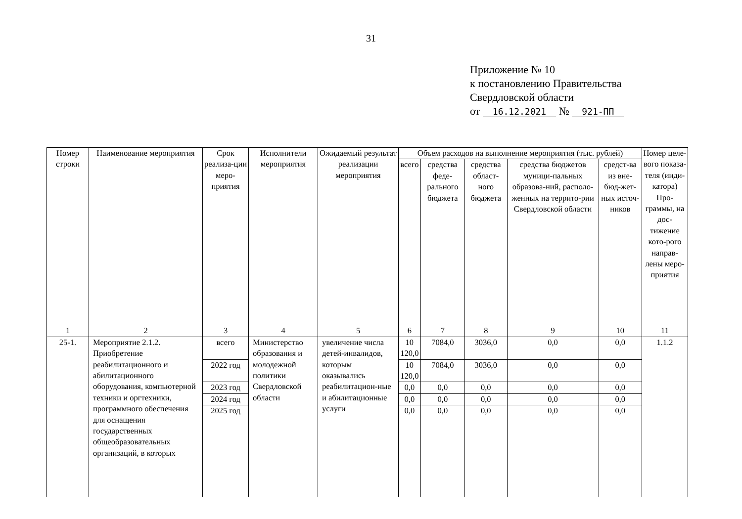31
Приложение № 10
к постановлению Правительства
Свердловской области
от 16.12.2021 № 921-ПП
| Номер строки | Наименование мероприятия | Срок реализа-ции меро-приятия | Исполнители мероприятия | Ожидаемый результат реализации мероприятия | Объем расходов на выполнение мероприятия (тыс. рублей) | | | | | Номер целе-вого показа-теля (инди-катора) Про-граммы, на дос-тижение кото-рого направ-лены меро-приятия |
| --- | --- | --- | --- | --- | --- | --- | --- | --- | --- | --- |
| | | | | | всего | средства феде-рального бюджета | средства област-ного бюджета | средства бюджетов муници-пальных образова-ний, располо-женных на террито-рии Свердловской области | средст-ва из вне-бюд-жет-ных источ-ников | |
| 1 | 2 | 3 | 4 | 5 | 6 | 7 | 8 | 9 | 10 | 11 |
| 25-1. | Мероприятие 2.1.2. Приобретение реабилитационного и абилитационного оборудования, компьютерной техники и оргтехники, программного обеспечения для оснащения государственных общеобразовательных организаций, в которых | всего | Министерство образования и молодежной политики Свердловской области | увеличение числа детей-инвалидов, которым оказывались реабилитацион-ные и абилитационные услуги | 10 120,0 | 7084,0 | 3036,0 | 0,0 | 0,0 | 1.1.2 |
| | | 2022 год | | | 10 120,0 | 7084,0 | 3036,0 | 0,0 | 0,0 | |
| | | 2023 год | | | 0,0 | 0,0 | 0,0 | 0,0 | 0,0 | |
| | | 2024 год | | | 0,0 | 0,0 | 0,0 | 0,0 | 0,0 | |
| | | 2025 год | | | 0,0 | 0,0 | 0,0 | 0,0 | 0,0 | |